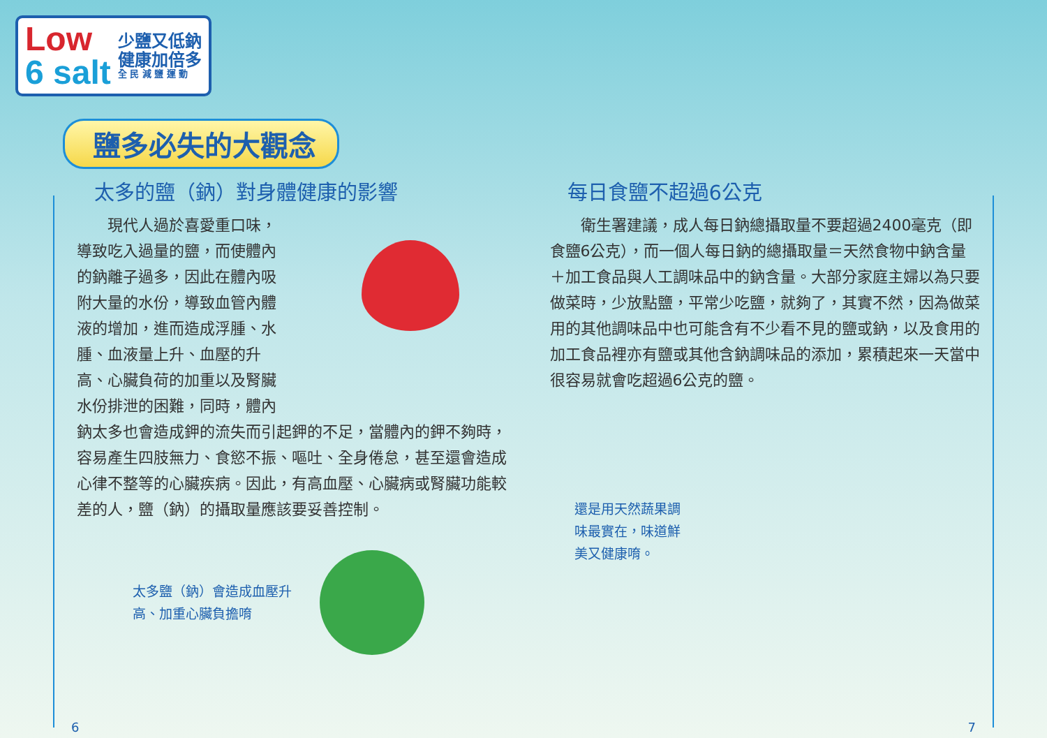Low
6 salt
少鹽又低鈉
健康加倍多
全 民 減 鹽 運 動
鹽多必失的大觀念
太多的鹽（鈉）對身體健康的影響
現代人過於喜愛重口味，導致吃入過量的鹽，而使體內的鈉離子過多，因此在體內吸附大量的水份，導致血管內體液的增加，進而造成浮腫、水腫、血液量上升、血壓的升高、心臟負荷的加重以及腎臟水份排泄的困難，同時，體內鈉太多也會造成鉀的流失而引起鉀的不足，當體內的鉀不夠時，容易產生四肢無力、食慾不振、嘔吐、全身倦怠，甚至還會造成心律不整等的心臟疾病。因此，有高血壓、心臟病或腎臟功能較差的人，鹽（鈉）的攝取量應該要妥善控制。
太多鹽（鈉）會造成血壓升
高、加重心臟負擔唷
每日食鹽不超過6公克
衛生署建議，成人每日鈉總攝取量不要超過2400毫克（即食鹽6公克），而一個人每日鈉的總攝取量＝天然食物中鈉含量＋加工食品與人工調味品中的鈉含量。大部分家庭主婦以為只要做菜時，少放點鹽，平常少吃鹽，就夠了，其實不然，因為做菜用的其他調味品中也可能含有不少看不見的鹽或鈉，以及食用的加工食品裡亦有鹽或其他含鈉調味品的添加，累積起來一天當中很容易就會吃超過6公克的鹽。
還是用天然蔬果調
味最實在，味道鮮
美又健康唷。
6 7